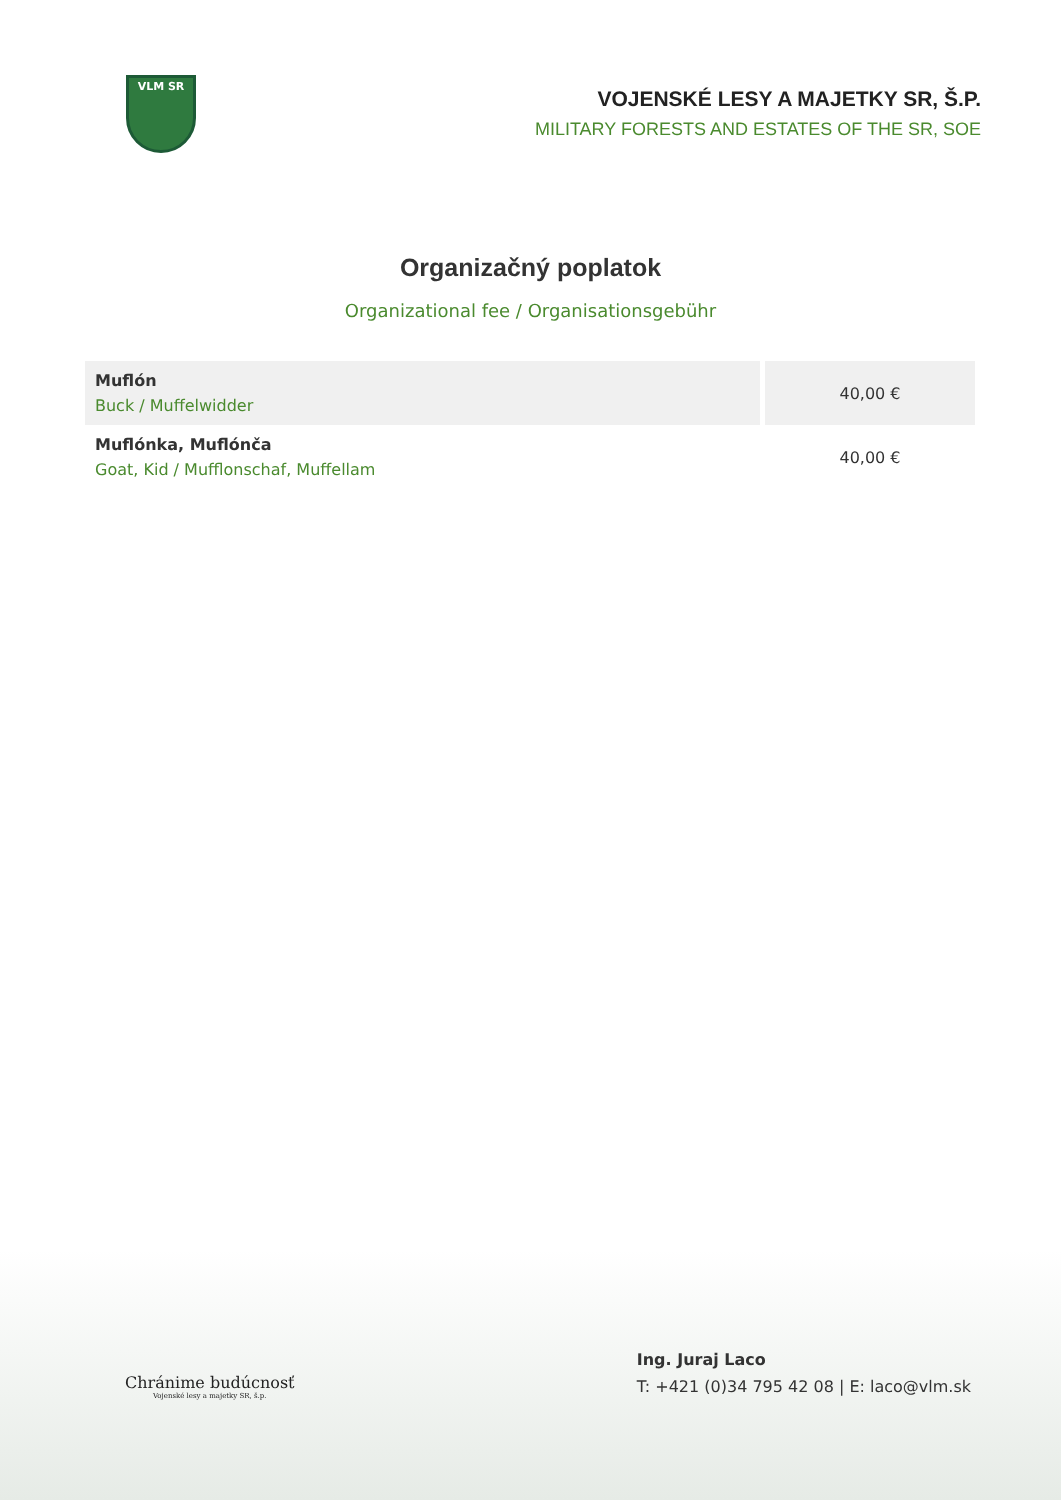VLM SR
VOJENSKÉ LESY A MAJETKY SR, Š.P.
MILITARY FORESTS AND ESTATES OF THE SR, SOE
Organizačný poplatok
Organizational fee / Organisationsgebühr
| Muflón Buck / Muffelwidder | 40,00 € |
| Muflónka, Muflónča Goat, Kid / Mufflonschaf, Muffellam | 40,00 € |
Chránime budúcnosť
Vojenské lesy a majetky SR, š.p.
Ing. Juraj Laco
T: +421 (0)34 795 42 08 | E: laco@vlm.sk